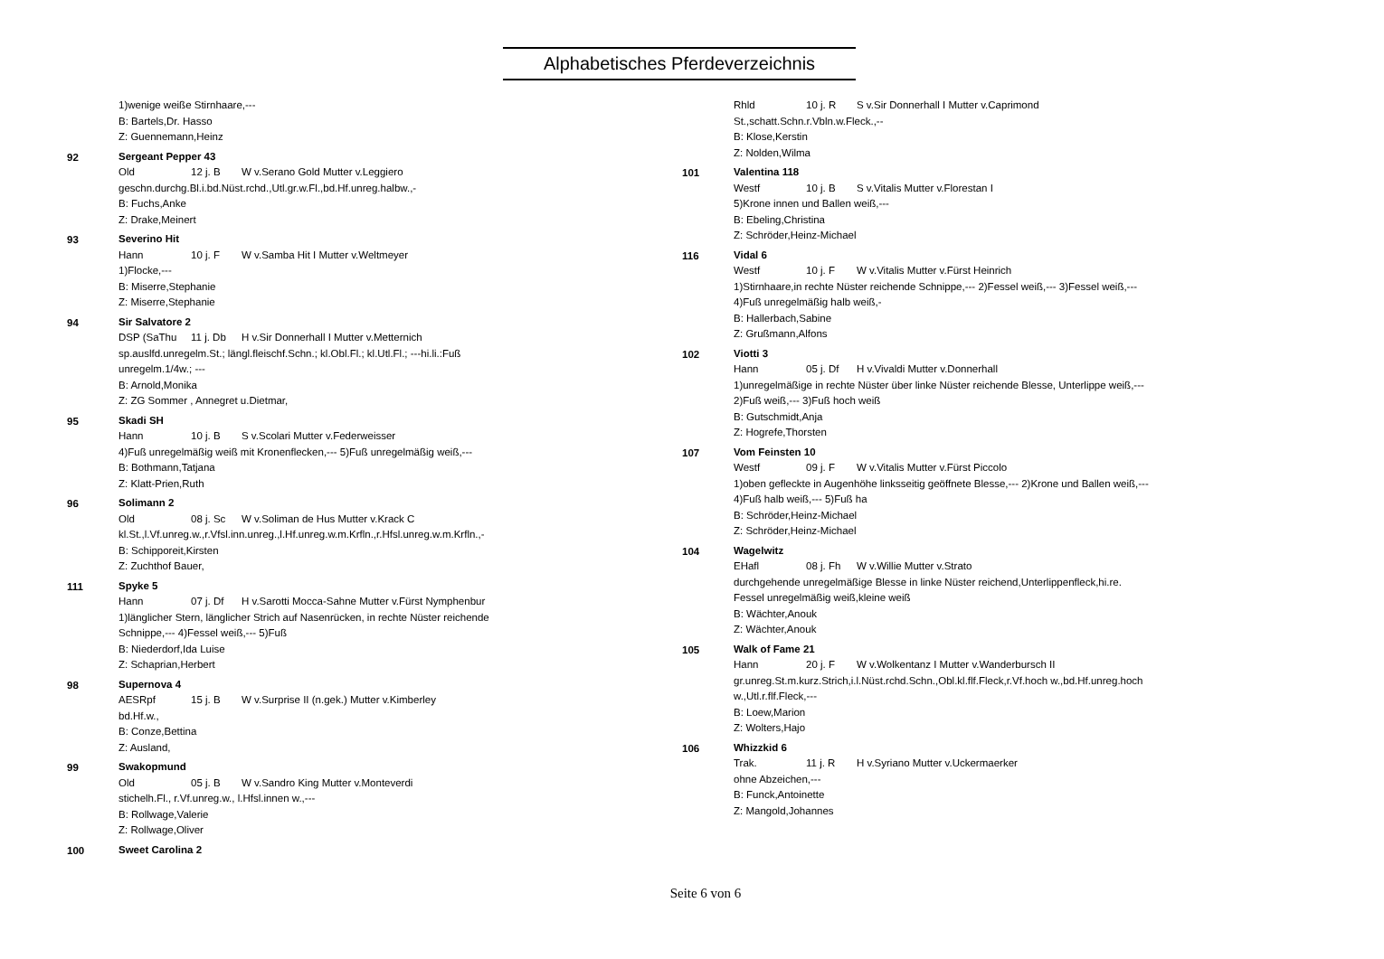Alphabetisches Pferdeverzeichnis
1)wenige weiße Stirnhaare,---
B: Bartels,Dr. Hasso
Z: Guennemann,Heinz
92
Sergeant Pepper 43
Old 12 j. B W v.Serano Gold Mutter v.Leggiero
geschn.durchg.Bl.i.bd.Nüst.rchd.,Utl.gr.w.Fl.,bd.Hf.unreg.halbw.,-
B: Fuchs,Anke
Z: Drake,Meinert
93
Severino Hit
Hann 10 j. F W v.Samba Hit I Mutter v.Weltmeyer
1)Flocke,---
B: Miserre,Stephanie
Z: Miserre,Stephanie
94
Sir Salvatore 2
DSP (SaThu 11 j. Db H v.Sir Donnerhall I Mutter v.Metternich
sp.auslfd.unregelm.St.; längl.fleischf.Schn.; kl.Obl.Fl.; kl.Utl.Fl.; ---hi.li.:Fuß
unregelm.1/4w.; ---
B: Arnold,Monika
Z: ZG Sommer , Annegret u.Dietmar,
95
Skadi SH
Hann 10 j. B S v.Scolari Mutter v.Federweisser
4)Fuß unregelmäßig weiß mit Kronenflecken,--- 5)Fuß unregelmäßig weiß,---
B: Bothmann,Tatjana
Z: Klatt-Prien,Ruth
96
Solimann 2
Old 08 j. Sc W v.Soliman de Hus Mutter v.Krack C
kl.St.,l.Vf.unreg.w.,r.Vfsl.inn.unreg.,l.Hf.unreg.w.m.Krfln.,r.Hfsl.unreg.w.m.Krfln.,-
B: Schipporeit,Kirsten
Z: Zuchthof Bauer,
111
Spyke 5
Hann 07 j. Df H v.Sarotti Mocca-Sahne Mutter v.Fürst Nymphenbur
1)länglicher Stern, länglicher Strich auf Nasenrücken, in rechte Nüster reichende
Schnippe,--- 4)Fessel weiß,--- 5)Fuß
B: Niederdorf,Ida Luise
Z: Schaprian,Herbert
98
Supernova 4
AESRpf 15 j. B W v.Surprise II (n.gek.) Mutter v.Kimberley
bd.Hf.w.,
B: Conze,Bettina
Z: Ausland,
99
Swakopmund
Old 05 j. B W v.Sandro King Mutter v.Monteverdi
stichelh.Fl., r.Vf.unreg.w., l.Hfsl.innen w.,---
B: Rollwage,Valerie
Z: Rollwage,Oliver
100
Sweet Carolina 2
Rhld 10 j. R S v.Sir Donnerhall I Mutter v.Caprimond
St.,schatt.Schn.r.Vbln.w.Fleck.,--
B: Klose,Kerstin
Z: Nolden,Wilma
101
Valentina 118
Westf 10 j. B S v.Vitalis Mutter v.Florestan I
5)Krone innen und Ballen weiß,---
B: Ebeling,Christina
Z: Schröder,Heinz-Michael
116
Vidal 6
Westf 10 j. F W v.Vitalis Mutter v.Fürst Heinrich
1)Stirnhaare,in rechte Nüster reichende Schnippe,--- 2)Fessel weiß,--- 3)Fessel weiß,---
4)Fuß unregelmäßig halb weiß,-
B: Hallerbach,Sabine
Z: Grußmann,Alfons
102
Viotti 3
Hann 05 j. Df H v.Vivaldi Mutter v.Donnerhall
1)unregelmäßige in rechte Nüster über linke Nüster reichende Blesse, Unterlippe weiß,---
2)Fuß weiß,--- 3)Fuß hoch weiß
B: Gutschmidt,Anja
Z: Hogrefe,Thorsten
107
Vom Feinsten 10
Westf 09 j. F W v.Vitalis Mutter v.Fürst Piccolo
1)oben gefleckte in Augenhöhe linksseitig geöffnete Blesse,--- 2)Krone und Ballen weiß,---
4)Fuß halb weiß,--- 5)Fuß ha
B: Schröder,Heinz-Michael
Z: Schröder,Heinz-Michael
104
Wagelwitz
EHafl 08 j. Fh W v.Willie Mutter v.Strato
durchgehende unregelmäßige Blesse in linke Nüster reichend,Unterlippenfleck,hi.re.
Fessel unregelmäßig weiß,kleine weiß
B: Wächter,Anouk
Z: Wächter,Anouk
105
Walk of Fame 21
Hann 20 j. F W v.Wolkentanz I Mutter v.Wanderbursch II
gr.unreg.St.m.kurz.Strich,i.l.Nüst.rchd.Schn.,Obl.kl.flf.Fleck,r.Vf.hoch w.,bd.Hf.unreg.hoch
w.,Utl.r.flf.Fleck,---
B: Loew,Marion
Z: Wolters,Hajo
106
Whizzkid 6
Trak. 11 j. R H v.Syriano Mutter v.Uckermaerker
ohne Abzeichen,---
B: Funck,Antoinette
Z: Mangold,Johannes
Seite 6 von 6